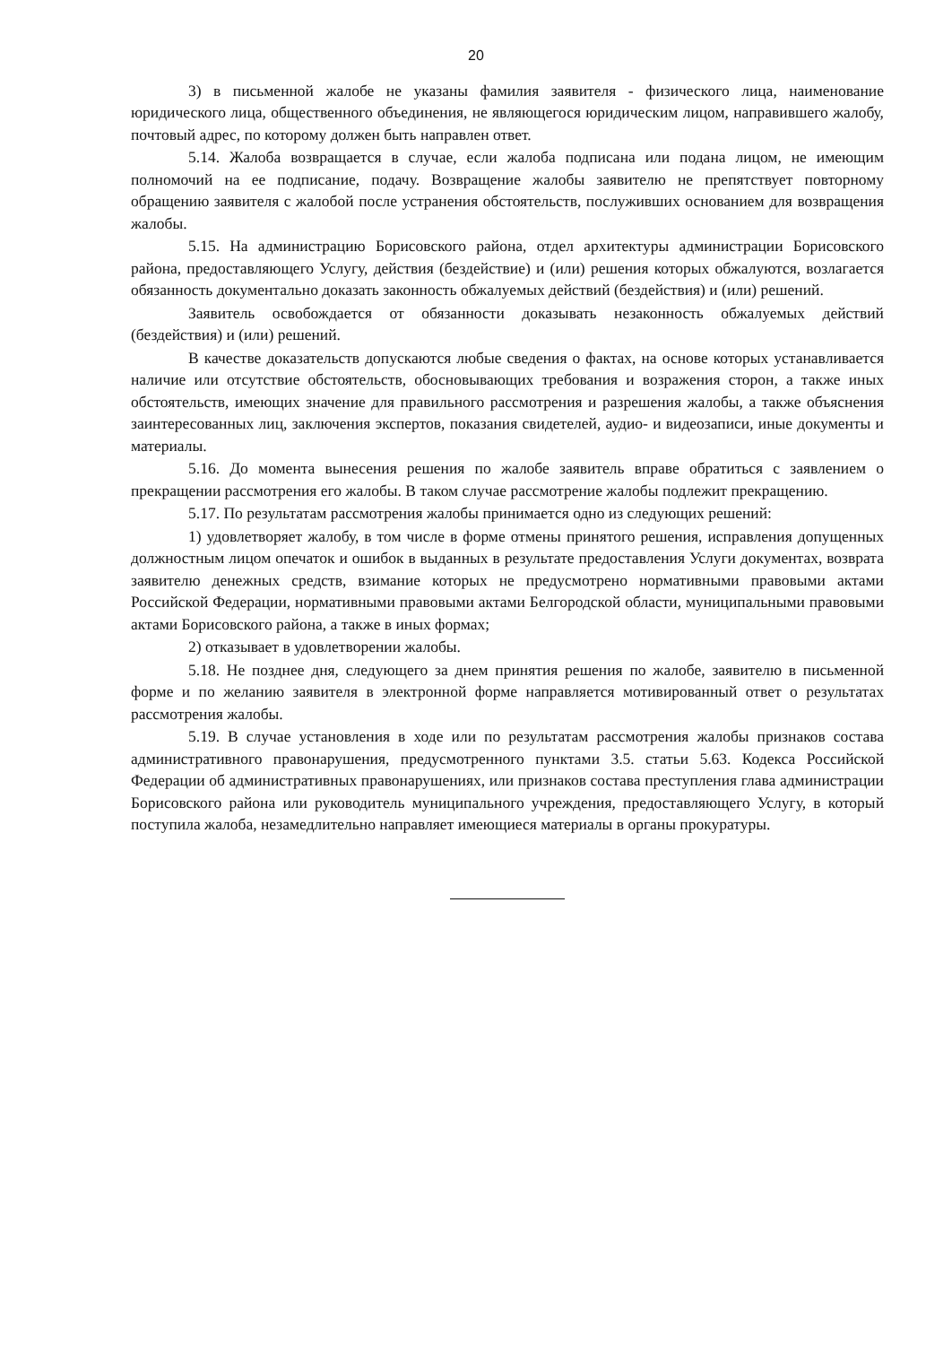20
3) в письменной жалобе не указаны фамилия заявителя - физического лица, наименование юридического лица, общественного объединения, не являющегося юридическим лицом, направившего жалобу, почтовый адрес, по которому должен быть направлен ответ.
5.14. Жалоба возвращается в случае, если жалоба подписана или подана лицом, не имеющим полномочий на ее подписание, подачу. Возвращение жалобы заявителю не препятствует повторному обращению заявителя с жалобой после устранения обстоятельств, послуживших основанием для возвращения жалобы.
5.15. На администрацию Борисовского района, отдел архитектуры администрации Борисовского района, предоставляющего Услугу, действия (бездействие) и (или) решения которых обжалуются, возлагается обязанность документально доказать законность обжалуемых действий (бездействия) и (или) решений.
Заявитель освобождается от обязанности доказывать незаконность обжалуемых действий (бездействия) и (или) решений.
В качестве доказательств допускаются любые сведения о фактах, на основе которых устанавливается наличие или отсутствие обстоятельств, обосновывающих требования и возражения сторон, а также иных обстоятельств, имеющих значение для правильного рассмотрения и разрешения жалобы, а также объяснения заинтересованных лиц, заключения экспертов, показания свидетелей, аудио- и видеозаписи, иные документы и материалы.
5.16. До момента вынесения решения по жалобе заявитель вправе обратиться с заявлением о прекращении рассмотрения его жалобы. В таком случае рассмотрение жалобы подлежит прекращению.
5.17. По результатам рассмотрения жалобы принимается одно из следующих решений:
1) удовлетворяет жалобу, в том числе в форме отмены принятого решения, исправления допущенных должностным лицом опечаток и ошибок в выданных в результате предоставления Услуги документах, возврата заявителю денежных средств, взимание которых не предусмотрено нормативными правовыми актами Российской Федерации, нормативными правовыми актами Белгородской области, муниципальными правовыми актами Борисовского района, а также в иных формах;
2) отказывает в удовлетворении жалобы.
5.18. Не позднее дня, следующего за днем принятия решения по жалобе, заявителю в письменной форме и по желанию заявителя в электронной форме направляется мотивированный ответ о результатах рассмотрения жалобы.
5.19. В случае установления в ходе или по результатам рассмотрения жалобы признаков состава административного правонарушения, предусмотренного пунктами 3.5. статьи 5.63. Кодекса Российской Федерации об административных правонарушениях, или признаков состава преступления глава администрации Борисовского района или руководитель муниципального учреждения, предоставляющего Услугу, в который поступила жалоба, незамедлительно направляет имеющиеся материалы в органы прокуратуры.